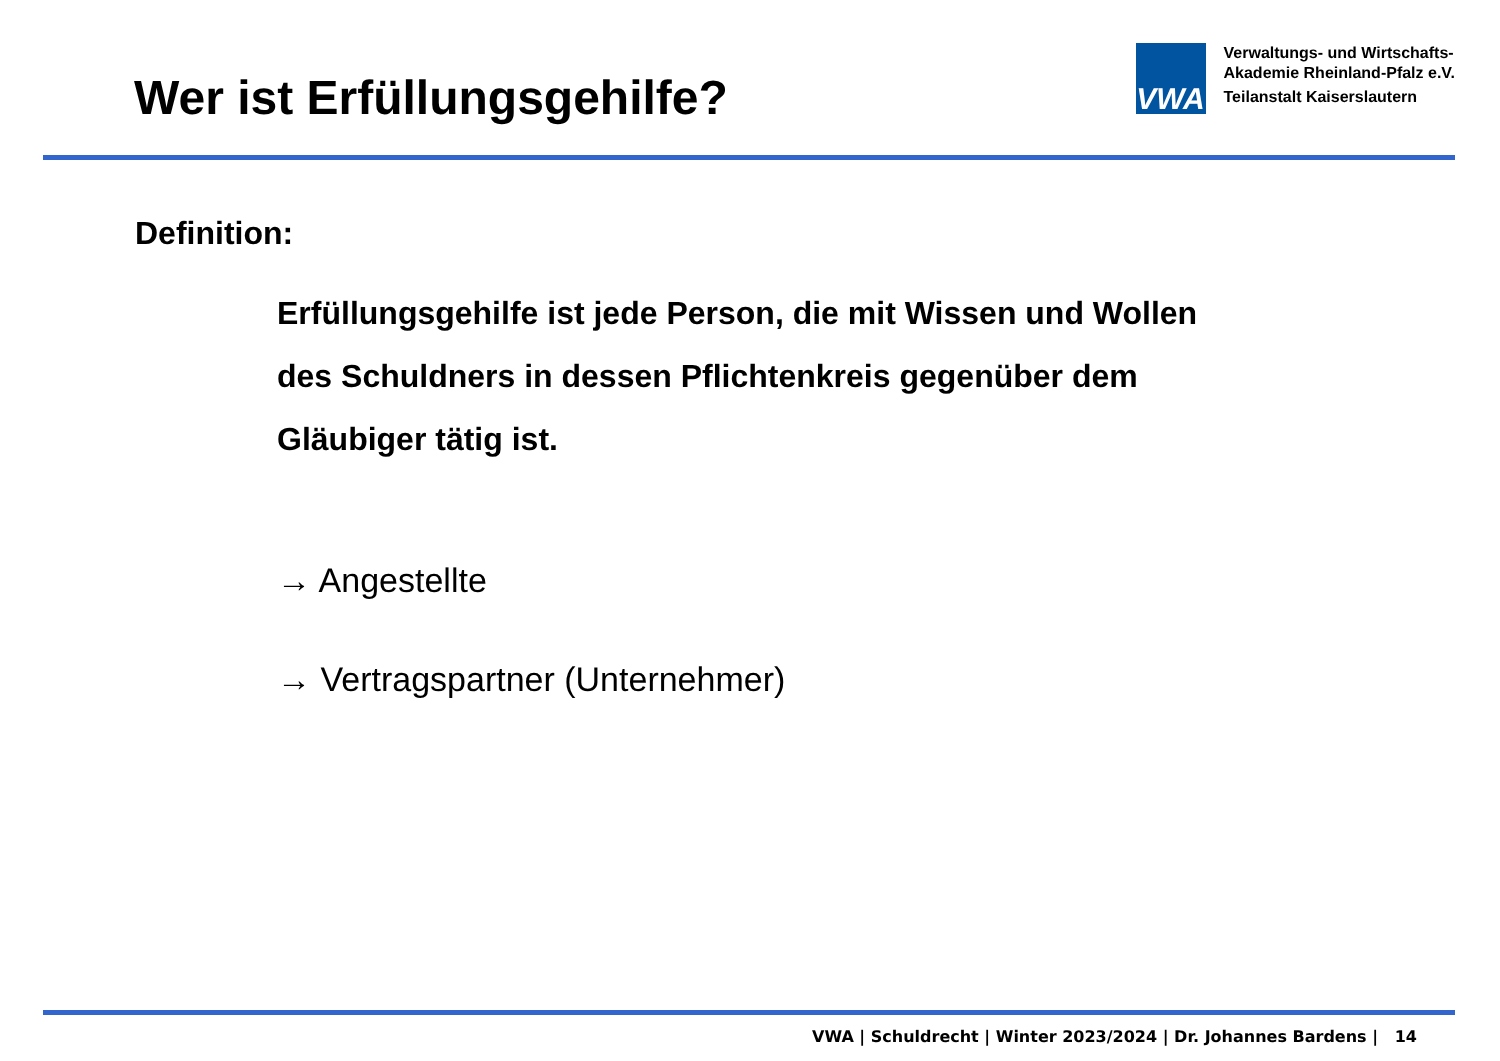Wer ist Erfüllungsgehilfe?
VWA
Verwaltungs- und Wirtschafts-
Akademie Rheinland-Pfalz e.V.
Teilanstalt Kaiserslautern
Definition:
Erfüllungsgehilfe ist jede Person, die mit Wissen und Wollen
des Schuldners in dessen Pflichtenkreis gegenüber dem
Gläubiger tätig ist.
→ Angestellte
→ Vertragspartner (Unternehmer)
VWA | Schuldrecht | Winter 2023/2024 | Dr. Johannes Bardens | 14